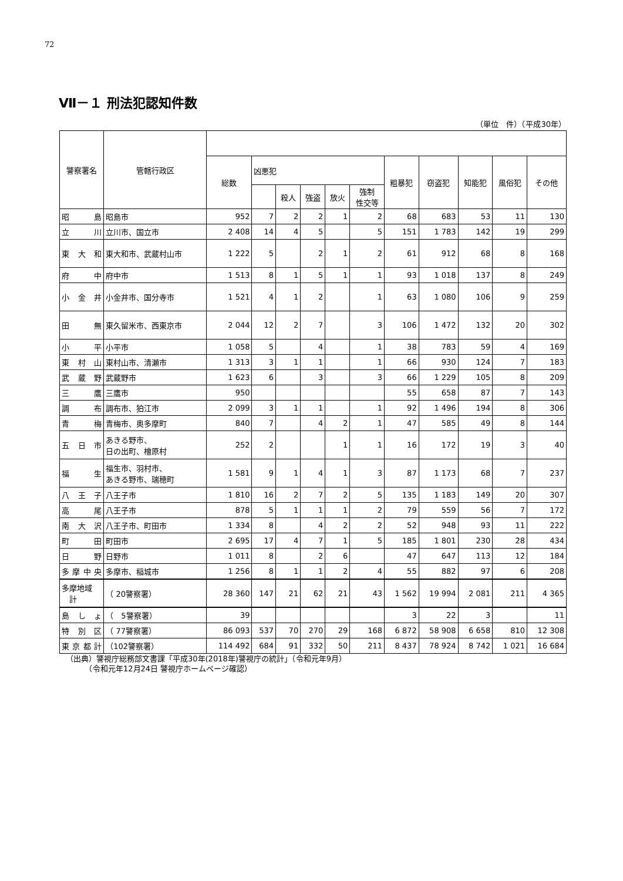72
Ⅶ－１ 刑法犯認知件数
（単位　件）（平成30年）
| 警察署名 | 管轄行政区 | | | | | | | | | | | |
| --- | --- | --- | --- | --- | --- | --- | --- | --- | --- | --- | --- | --- |
| | | 総数 | 凶悪犯 | | | | | 粗暴犯 | 窃盗犯 | 知能犯 | 風俗犯 | その他 |
| | | | | 殺人 | 強盗 | 放火 | 強制 性交等 | | | | | |
| 昭 島 | 昭島市 | 952 | 7 | 2 | 2 | 1 | 2 | 68 | 683 | 53 | 11 | 130 |
| 立 川 | 立川市、国立市 | 2 408 | 14 | 4 | 5 | | 5 | 151 | 1 783 | 142 | 19 | 299 |
| 東 大 和 | 東大和市、武蔵村山市 | 1 222 | 5 | | 2 | 1 | 2 | 61 | 912 | 68 | 8 | 168 |
| 府 中 | 府中市 | 1 513 | 8 | 1 | 5 | 1 | 1 | 93 | 1 018 | 137 | 8 | 249 |
| 小 金 井 | 小金井市、国分寺市 | 1 521 | 4 | 1 | 2 | | 1 | 63 | 1 080 | 106 | 9 | 259 |
| 田 無 | 東久留米市、西東京市 | 2 044 | 12 | 2 | 7 | | 3 | 106 | 1 472 | 132 | 20 | 302 |
| 小 平 | 小平市 | 1 058 | 5 | | 4 | | 1 | 38 | 783 | 59 | 4 | 169 |
| 東 村 山 | 東村山市、清瀬市 | 1 313 | 3 | 1 | 1 | | 1 | 66 | 930 | 124 | 7 | 183 |
| 武 蔵 野 | 武蔵野市 | 1 623 | 6 | | 3 | | 3 | 66 | 1 229 | 105 | 8 | 209 |
| 三 鷹 | 三鷹市 | 950 | | | | | | 55 | 658 | 87 | 7 | 143 |
| 調 布 | 調布市、狛江市 | 2 099 | 3 | 1 | 1 | | 1 | 92 | 1 496 | 194 | 8 | 306 |
| 青 梅 | 青梅市、奥多摩町 | 840 | 7 | | 4 | 2 | 1 | 47 | 585 | 49 | 8 | 144 |
| 五 日 市 | あきる野市、 日の出町、檜原村 | 252 | 2 | | | 1 | 1 | 16 | 172 | 19 | 3 | 40 |
| 福 生 | 福生市、羽村市、 あきる野市、瑞穂町 | 1 581 | 9 | 1 | 4 | 1 | 3 | 87 | 1 173 | 68 | 7 | 237 |
| 八 王 子 | 八王子市 | 1 810 | 16 | 2 | 7 | 2 | 5 | 135 | 1 183 | 149 | 20 | 307 |
| 高 尾 | 八王子市 | 878 | 5 | 1 | 1 | 1 | 2 | 79 | 559 | 56 | 7 | 172 |
| 南 大 沢 | 八王子市、町田市 | 1 334 | 8 | | 4 | 2 | 2 | 52 | 948 | 93 | 11 | 222 |
| 町 田 | 町田市 | 2 695 | 17 | 4 | 7 | 1 | 5 | 185 | 1 801 | 230 | 28 | 434 |
| 日 野 | 日野市 | 1 011 | 8 | | 2 | 6 | | 47 | 647 | 113 | 12 | 184 |
| 多摩中央 | 多摩市、稲城市 | 1 256 | 8 | 1 | 1 | 2 | 4 | 55 | 882 | 97 | 6 | 208 |
| 多摩地域 計 | （ 20警察署） | 28 360 | 147 | 21 | 62 | 21 | 43 | 1 562 | 19 994 | 2 081 | 211 | 4 365 |
| 島 し ょ | （ 5警察署） | 39 | | | | | | 3 | 22 | 3 | | 11 |
| 特 別 区 | （ 77警察署） | 86 093 | 537 | 70 | 270 | 29 | 168 | 6 872 | 58 908 | 6 658 | 810 | 12 308 |
| 東京都計 | （102警察署） | 114 492 | 684 | 91 | 332 | 50 | 211 | 8 437 | 78 924 | 8 742 | 1 021 | 16 684 |
（出典）警視庁総務部文書課「平成30年(2018年)警視庁の統計」（令和元年9月）
　　　（令和元年12月24日 警視庁ホームページ確認）